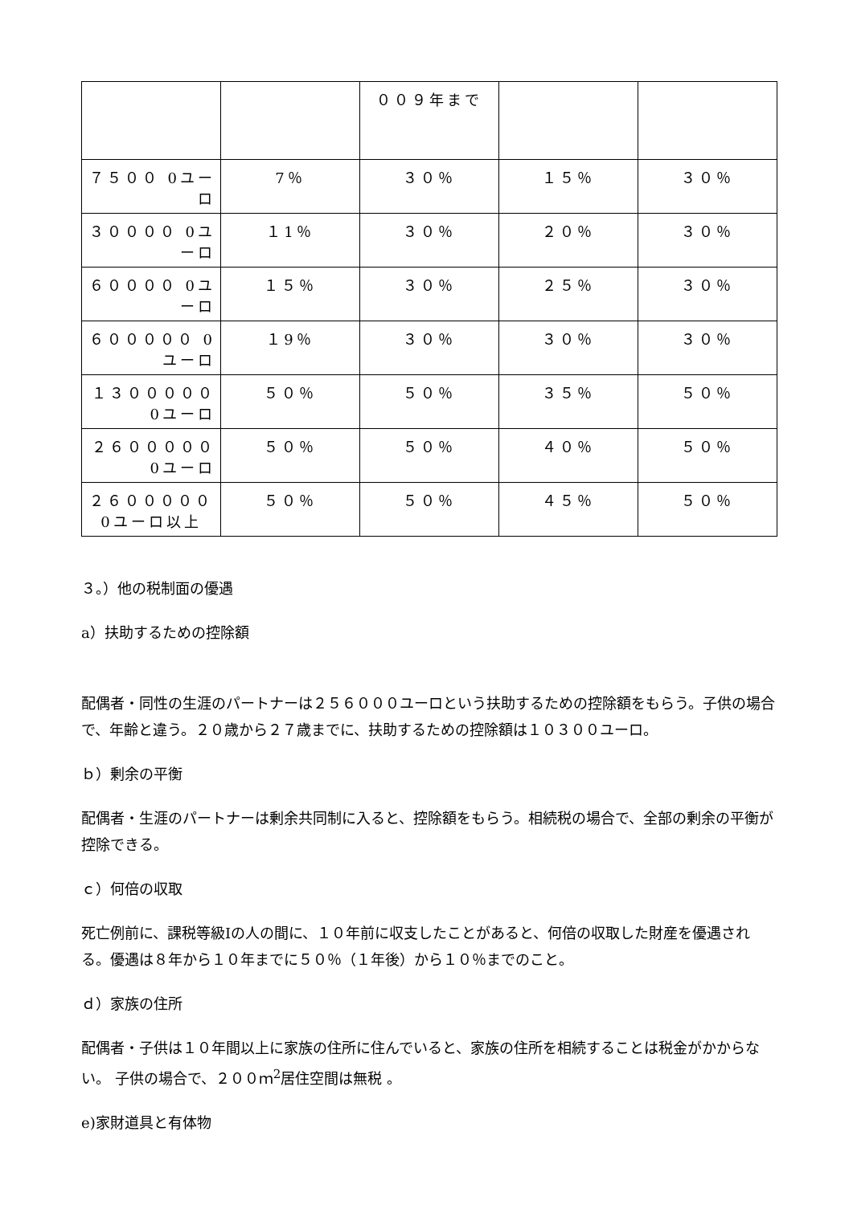| | | ００９年まで | | |
| ７５００ 0ユーロ | 7％ | ３０％ | １５％ | ３０％ |
| ３００００ 0ユーロ | １1％ | ３０％ | ２０％ | ３０％ |
| ６００００ 0ユーロ | １５％ | ３０％ | ２５％ | ３０％ |
| ６０００００ 0ユーロ | １9％ | ３０％ | ３０％ | ３０％ |
| １３０００００ 0ユーロ | ５０％ | ５０％ | ３５％ | ５０％ |
| ２６０００００ 0ユーロ | ５０％ | ５０％ | ４０％ | ５０％ |
| ２６０００００ 0ユーロ以上 | ５０％ | ５０％ | ４５％ | ５０％ |
３。）他の税制面の優遇
a）扶助するための控除額
配偶者・同性の生涯のパートナーは２５６０００ユーロという扶助するための控除額をもらう。子供の場合で、年齢と違う。２０歳から２７歳までに、扶助するための控除額は１０３００ユーロ。
ｂ）剰余の平衡
配偶者・生涯のパートナーは剰余共同制に入ると、控除額をもらう。相続税の場合で、全部の剰余の平衡が控除できる。
ｃ）何倍の収取
死亡例前に、課税等級Iの人の間に、１０年前に収支したことがあると、何倍の収取した財産を優遇される。優遇は８年から１０年までに５０％（１年後）から１０％までのこと。
ｄ）家族の住所
配偶者・子供は１０年間以上に家族の住所に住んでいると、家族の住所を相続することは税金がかからない。 子供の場合で、２００ｍ<sup>2</sup>居住空間は無税 。
e)家財道具と有体物